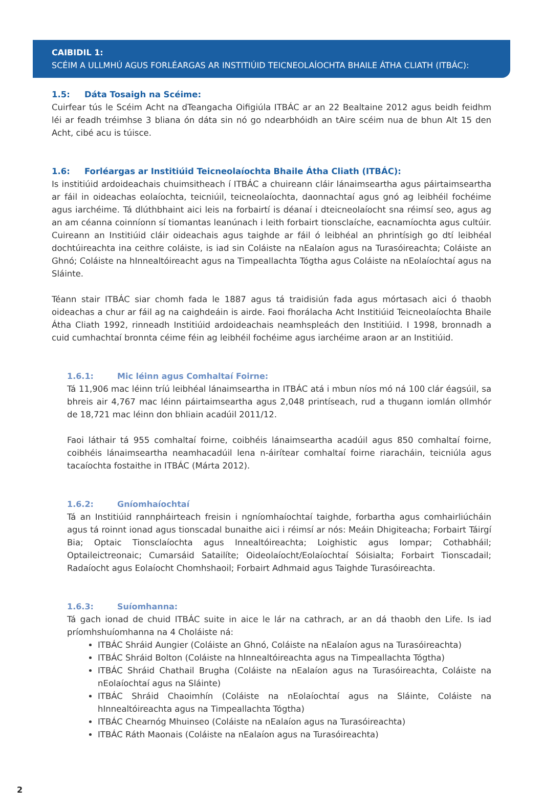CAIBIDIL 1:
SCÉIM A ULLMHÚ AGUS FORLÉARGAS AR INSTITIÚID TEICNEOLAÍOCHTA BHAILE ÁTHA CLIATH (ITBÁC):
1.5: Dáta Tosaigh na Scéime:
Cuirfear tús le Scéim Acht na dTeangacha Oifigiúla ITBÁC ar an 22 Bealtaine 2012 agus beidh feidhm léi ar feadh tréimhse 3 bliana ón dáta sin nó go ndearbhóidh an tAire scéim nua de bhun Alt 15 den Acht, cibé acu is túisce.
1.6: Forléargas ar Institiúid Teicneolaíochta Bhaile Átha Cliath (ITBÁC):
Is institiúid ardoideachais chuimsitheach í ITBÁC a chuireann cláir lánaimseartha agus páirtaimseartha ar fáil in oideachas eolaíochta, teicniúil, teicneolaíochta, daonnachtaí agus gnó ag leibhéil fochéime agus iarchéime. Tá dlúthbhaint aici leis na forbairtí is déanaí i dteicneolaíocht sna réimsí seo, agus ag an am céanna coinníonn sí tiomantas leanúnach i leith forbairt tionsclaíche, eacnamíochta agus cultúir. Cuireann an Institiúid cláir oideachais agus taighde ar fáil ó leibhéal an phrintísigh go dtí leibhéal dochtúireachta ina ceithre coláiste, is iad sin Coláiste na nEalaíon agus na Turasóireachta; Coláiste an Ghnó; Coláiste na hInnealtóireacht agus na Timpeallachta Tógtha agus Coláiste na nEolaíochtaí agus na Sláinte.
Téann stair ITBÁC siar chomh fada le 1887 agus tá traidisiún fada agus mórtasach aici ó thaobh oideachas a chur ar fáil ag na caighdeáin is airde. Faoi fhorálacha Acht Institiúid Teicneolaíochta Bhaile Átha Cliath 1992, rinneadh Institiúid ardoideachais neamhspleách den Institiúid. I 1998, bronnadh a cuid cumhachtaí bronnta céime féin ag leibhéil fochéime agus iarchéime araon ar an Institiúid.
1.6.1: Mic léinn agus Comhaltaí Foirne:
Tá 11,906 mac léinn tríú leibhéal lánaimseartha in ITBÁC atá i mbun níos mó ná 100 clár éagsúil, sa bhreis air 4,767 mac léinn páirtaimseartha agus 2,048 printíseach, rud a thugann iomlán ollmhór de 18,721 mac léinn don bhliain acadúil 2011/12.
Faoi láthair tá 955 comhaltaí foirne, coibhéis lánaimseartha acadúil agus 850 comhaltaí foirne, coibhéis lánaimseartha neamhacadúil lena n-áirítear comhaltaí foirne riaracháin, teicniúla agus tacaíochta fostaithe in ITBÁC (Márta 2012).
1.6.2: Gníomhaíochtaí
Tá an Institiúid rannpháirteach freisin i ngníomhaíochtaí taighde, forbartha agus comhairliúcháin agus tá roinnt ionad agus tionscadal bunaithe aici i réimsí ar nós: Meáin Dhigiteacha; Forbairt Táirgí Bia; Optaic Tionsclaíochta agus Innealtóireachta; Loighistic agus Iompar; Cothabháil; Optaileictreonaic; Cumarsáid Satailíte; Oideolaíocht/Eolaíochtaí Sóisialta; Forbairt Tionscadail; Radaíocht agus Eolaíocht Chomhshaoil; Forbairt Adhmaid agus Taighde Turasóireachta.
1.6.3: Suíomhanna:
Tá gach ionad de chuid ITBÁC suite in aice le lár na cathrach, ar an dá thaobh den Life. Is iad príomhshuíomhanna na 4 Choláiste ná:
ITBÁC Shráid Aungier (Coláiste an Ghnó, Coláiste na nEalaíon agus na Turasóireachta)
ITBÁC Shráid Bolton (Coláiste na hInnealtóireachta agus na Timpeallachta Tógtha)
ITBÁC Shráid Chathail Brugha (Coláiste na nEalaíon agus na Turasóireachta, Coláiste na nEolaíochtaí agus na Sláinte)
ITBÁC Shráid Chaoimhín (Coláiste na nEolaíochtaí agus na Sláinte, Coláiste na hInnealtóireachta agus na Timpeallachta Tógtha)
ITBÁC Chearnóg Mhuinseo (Coláiste na nEalaíon agus na Turasóireachta)
ITBÁC Ráth Maonais (Coláiste na nEalaíon agus na Turasóireachta)
2